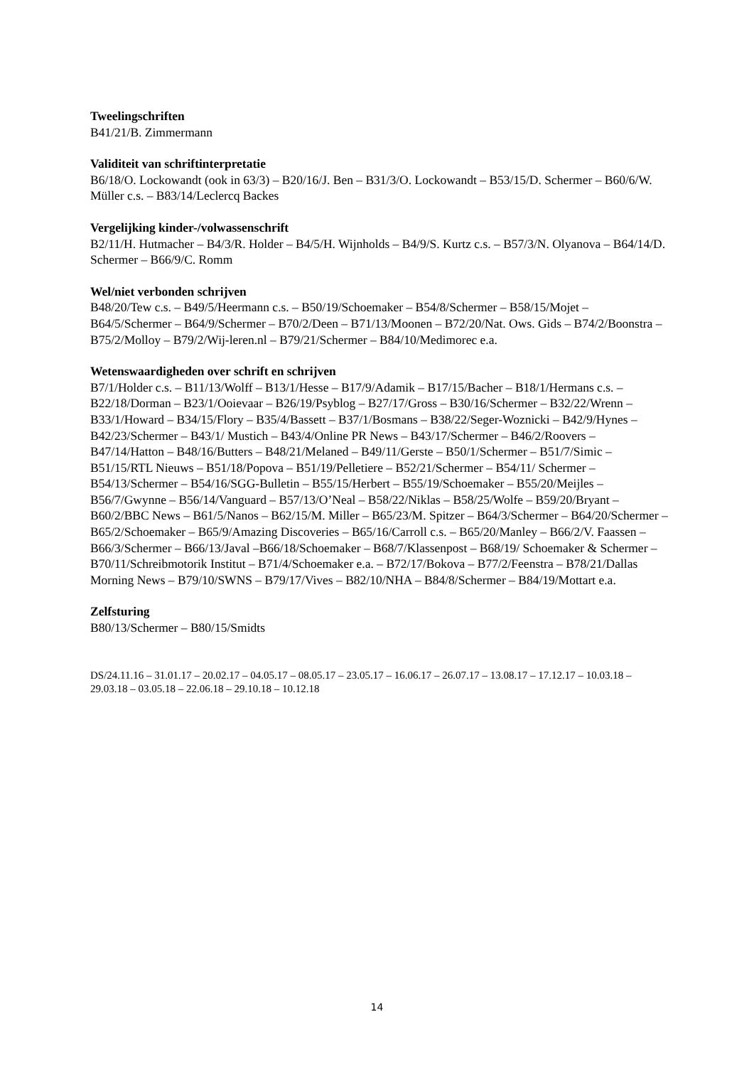Tweelingschriften
B41/21/B. Zimmermann
Validiteit van schriftinterpretatie
B6/18/O. Lockowandt (ook in 63/3) – B20/16/J. Ben – B31/3/O. Lockowandt – B53/15/D. Schermer – B60/6/W. Müller c.s. – B83/14/Leclercq Backes
Vergelijking kinder-/volwassenschrift
B2/11/H. Hutmacher – B4/3/R. Holder – B4/5/H. Wijnholds – B4/9/S. Kurtz c.s. – B57/3/N. Olyanova – B64/14/D. Schermer – B66/9/C. Romm
Wel/niet verbonden schrijven
B48/20/Tew c.s. – B49/5/Heermann c.s. – B50/19/Schoemaker – B54/8/Schermer – B58/15/Mojet – B64/5/Schermer – B64/9/Schermer – B70/2/Deen – B71/13/Moonen – B72/20/Nat. Ows. Gids – B74/2/Boonstra – B75/2/Molloy – B79/2/Wij-leren.nl – B79/21/Schermer – B84/10/Medimorec e.a.
Wetenswaardigheden over schrift en schrijven
B7/1/Holder c.s. – B11/13/Wolff – B13/1/Hesse – B17/9/Adamik – B17/15/Bacher – B18/1/Hermans c.s. – B22/18/Dorman – B23/1/Ooievaar – B26/19/Psyblog – B27/17/Gross – B30/16/Schermer – B32/22/Wrenn – B33/1/Howard – B34/15/Flory – B35/4/Bassett – B37/1/Bosmans – B38/22/Seger-Woznicki – B42/9/Hynes – B42/23/Schermer – B43/1/ Mustich – B43/4/Online PR News – B43/17/Schermer – B46/2/Roovers – B47/14/Hatton – B48/16/Butters – B48/21/Melaned – B49/11/Gerste – B50/1/Schermer – B51/7/Simic – B51/15/RTL Nieuws – B51/18/Popova – B51/19/Pelletiere – B52/21/Schermer – B54/11/ Schermer – B54/13/Schermer – B54/16/SGG-Bulletin – B55/15/Herbert – B55/19/Schoemaker – B55/20/Meijles – B56/7/Gwynne – B56/14/Vanguard – B57/13/O’Neal – B58/22/Niklas – B58/25/Wolfe – B59/20/Bryant – B60/2/BBC News – B61/5/Nanos – B62/15/M. Miller – B65/23/M. Spitzer – B64/3/Schermer – B64/20/Schermer – B65/2/Schoemaker – B65/9/Amazing Discoveries – B65/16/Carroll c.s. – B65/20/Manley – B66/2/V. Faassen – B66/3/Schermer – B66/13/Javal –B66/18/Schoemaker – B68/7/Klassenpost – B68/19/ Schoemaker & Schermer – B70/11/Schreibmotorik Institut – B71/4/Schoemaker e.a. – B72/17/Bokova – B77/2/Feenstra – B78/21/Dallas Morning News – B79/10/SWNS – B79/17/Vives – B82/10/NHA – B84/8/Schermer – B84/19/Mottart e.a.
Zelfsturing
B80/13/Schermer – B80/15/Smidts
DS/24.11.16 – 31.01.17 – 20.02.17 – 04.05.17 – 08.05.17 – 23.05.17 – 16.06.17 – 26.07.17 – 13.08.17 – 17.12.17 – 10.03.18 – 29.03.18 – 03.05.18 – 22.06.18 – 29.10.18 – 10.12.18
14